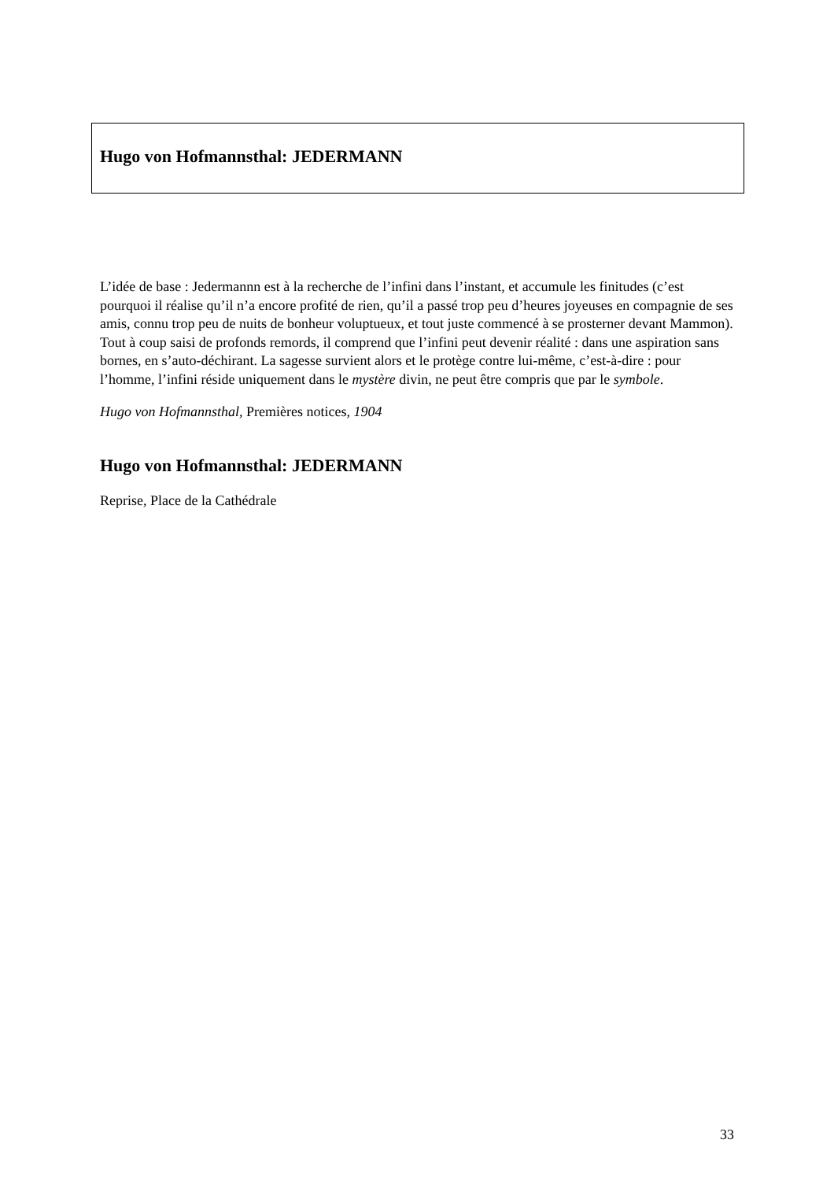Hugo von Hofmannsthal: JEDERMANN
L’idée de base : Jedermannn est à la recherche de l’infini dans l’instant, et accumule les finitudes (c’est pourquoi il réalise qu’il n’a encore profité de rien, qu’il a passé trop peu d’heures joyeuses en compagnie de ses amis, connu trop peu de nuits de bonheur voluptueux, et tout juste commencé à se prosterner devant Mammon). Tout à coup saisi de profonds remords, il comprend que l’infini peut devenir réalité : dans une aspiration sans bornes, en s’auto-déchirant. La sagesse survient alors et le protège contre lui-même, c’est-à-dire : pour l’homme, l’infini réside uniquement dans le mystère divin, ne peut être compris que par le symbole.
Hugo von Hofmannsthal, Premières notices, 1904
Hugo von Hofmannsthal: JEDERMANN
Reprise, Place de la Cathédrale
33